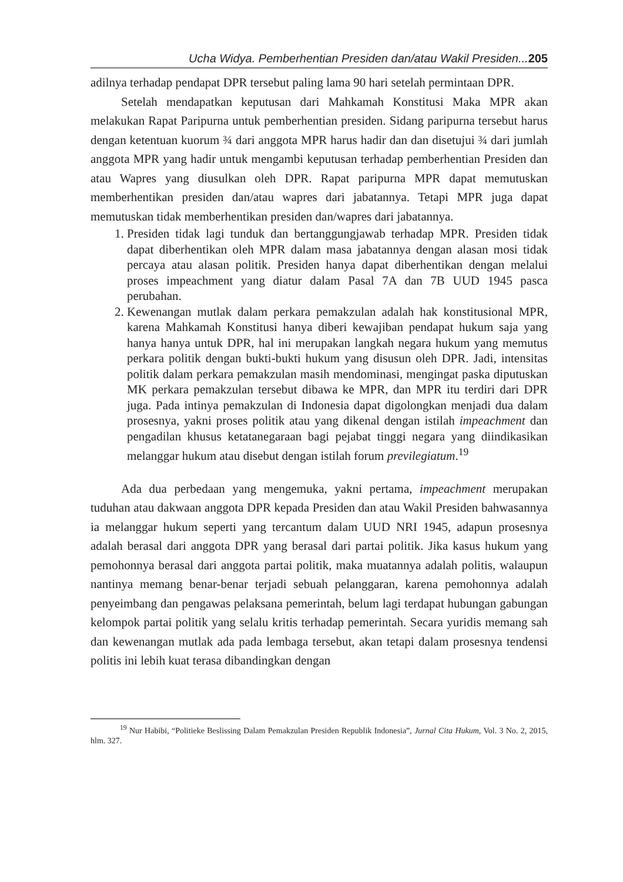Ucha Widya. Pemberhentian Presiden dan/atau Wakil Presiden...205
adilnya terhadap pendapat DPR tersebut paling lama 90 hari setelah permintaan DPR.
Setelah mendapatkan keputusan dari Mahkamah Konstitusi Maka MPR akan melakukan Rapat Paripurna untuk pemberhentian presiden. Sidang paripurna tersebut harus dengan ketentuan kuorum ¾ dari anggota MPR harus hadir dan dan disetujui ¾ dari jumlah anggota MPR yang hadir untuk mengambi keputusan terhadap pemberhentian Presiden dan atau Wapres yang diusulkan oleh DPR. Rapat paripurna MPR dapat memutuskan memberhentikan presiden dan/atau wapres dari jabatannya. Tetapi MPR juga dapat memutuskan tidak memberhentikan presiden dan/wapres dari jabatannya.
1. Presiden tidak lagi tunduk dan bertanggungjawab terhadap MPR. Presiden tidak dapat diberhentikan oleh MPR dalam masa jabatannya dengan alasan mosi tidak percaya atau alasan politik. Presiden hanya dapat diberhentikan dengan melalui proses impeachment yang diatur dalam Pasal 7A dan 7B UUD 1945 pasca perubahan.
2. Kewenangan mutlak dalam perkara pemakzulan adalah hak konstitusional MPR, karena Mahkamah Konstitusi hanya diberi kewajiban pendapat hukum saja yang hanya hanya untuk DPR, hal ini merupakan langkah negara hukum yang memutus perkara politik dengan bukti-bukti hukum yang disusun oleh DPR. Jadi, intensitas politik dalam perkara pemakzulan masih mendominasi, mengingat paska diputuskan MK perkara pemakzulan tersebut dibawa ke MPR, dan MPR itu terdiri dari DPR juga. Pada intinya pemakzulan di Indonesia dapat digolongkan menjadi dua dalam prosesnya, yakni proses politik atau yang dikenal dengan istilah impeachment dan pengadilan khusus ketatanegaraan bagi pejabat tinggi negara yang diindikasikan melanggar hukum atau disebut dengan istilah forum previlegiatum.<sup>19</sup>
Ada dua perbedaan yang mengemuka, yakni pertama, impeachment merupakan tuduhan atau dakwaan anggota DPR kepada Presiden dan atau Wakil Presiden bahwasannya ia melanggar hukum seperti yang tercantum dalam UUD NRI 1945, adapun prosesnya adalah berasal dari anggota DPR yang berasal dari partai politik. Jika kasus hukum yang pemohonnya berasal dari anggota partai politik, maka muatannya adalah politis, walaupun nantinya memang benar-benar terjadi sebuah pelanggaran, karena pemohonnya adalah penyeimbang dan pengawas pelaksana pemerintah, belum lagi terdapat hubungan gabungan kelompok partai politik yang selalu kritis terhadap pemerintah. Secara yuridis memang sah dan kewenangan mutlak ada pada lembaga tersebut, akan tetapi dalam prosesnya tendensi politis ini lebih kuat terasa dibandingkan dengan
<sup>19</sup> Nur Habibi, “Politieke Beslissing Dalam Pemakzulan Presiden Republik Indonesia”, Jurnal Cita Hukum, Vol. 3 No. 2, 2015, hlm. 327.